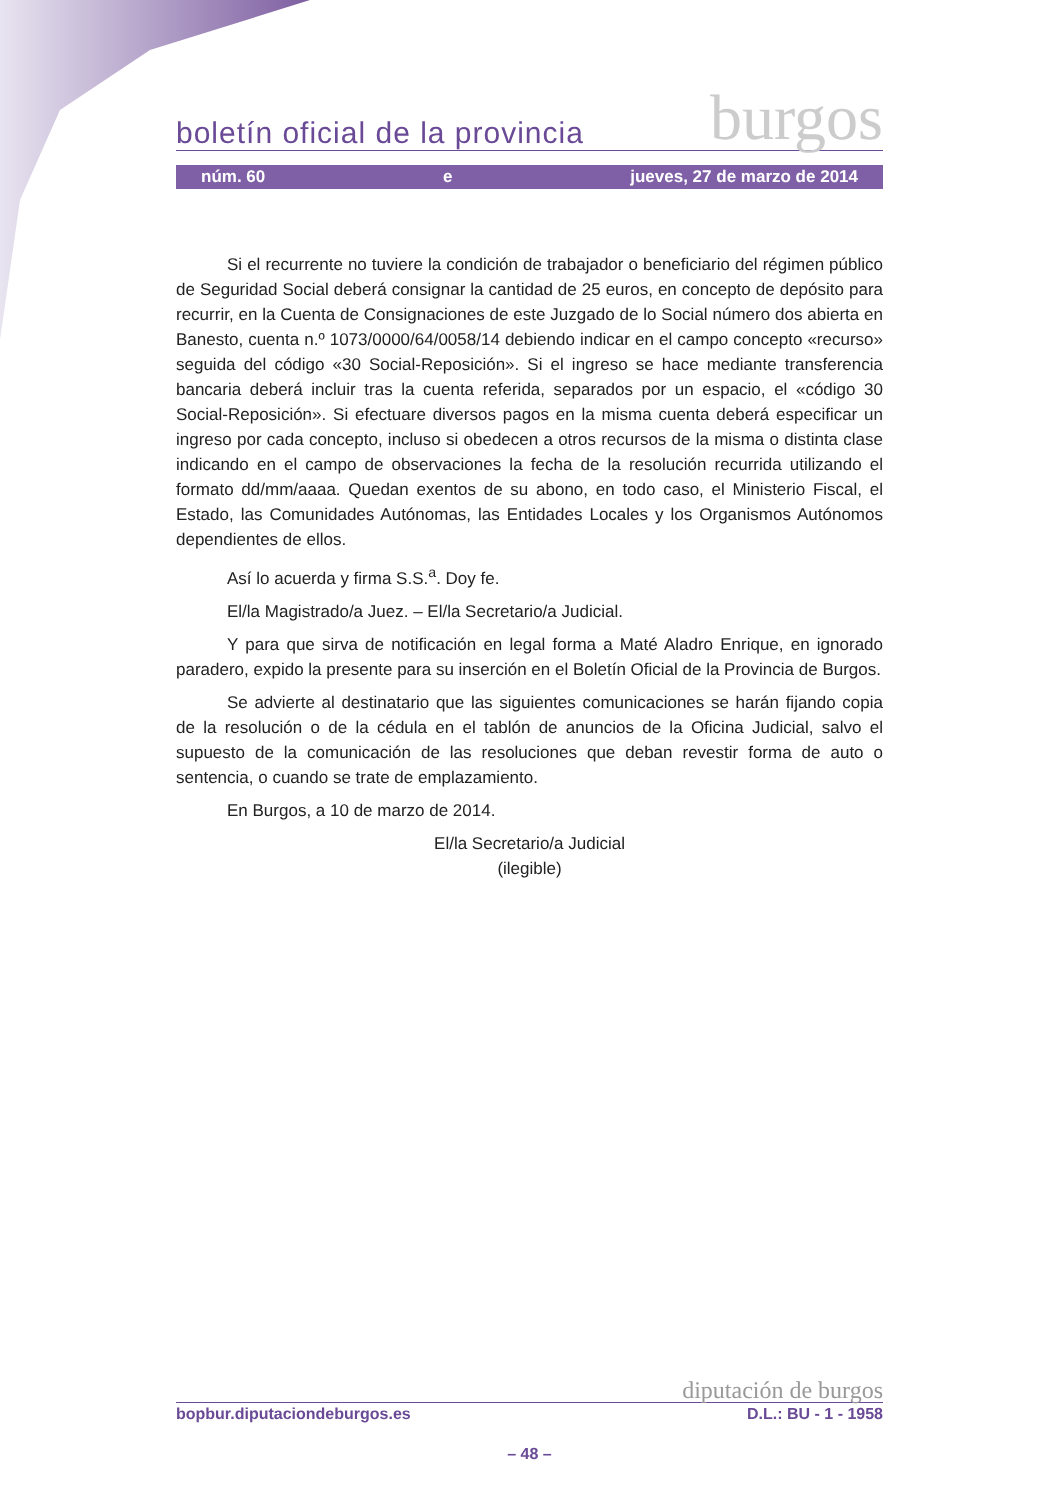boletín oficial de la provincia burgos
núm. 60 e jueves, 27 de marzo de 2014
Si el recurrente no tuviere la condición de trabajador o beneficiario del régimen público de Seguridad Social deberá consignar la cantidad de 25 euros, en concepto de depósito para recurrir, en la Cuenta de Consignaciones de este Juzgado de lo Social número dos abierta en Banesto, cuenta n.º 1073/0000/64/0058/14 debiendo indicar en el campo concepto «recurso» seguida del código «30 Social-Reposición». Si el ingreso se hace mediante transferencia bancaria deberá incluir tras la cuenta referida, separados por un espacio, el «código 30 Social-Reposición». Si efectuare diversos pagos en la misma cuenta deberá especificar un ingreso por cada concepto, incluso si obedecen a otros recursos de la misma o distinta clase indicando en el campo de observaciones la fecha de la resolución recurrida utilizando el formato dd/mm/aaaa. Quedan exentos de su abono, en todo caso, el Ministerio Fiscal, el Estado, las Comunidades Autónomas, las Entidades Locales y los Organismos Autónomos dependientes de ellos.
Así lo acuerda y firma S.S.<sup>a</sup>. Doy fe.
El/la Magistrado/a Juez. – El/la Secretario/a Judicial.
Y para que sirva de notificación en legal forma a Maté Aladro Enrique, en ignorado paradero, expido la presente para su inserción en el Boletín Oficial de la Provincia de Burgos.
Se advierte al destinatario que las siguientes comunicaciones se harán fijando copia de la resolución o de la cédula en el tablón de anuncios de la Oficina Judicial, salvo el supuesto de la comunicación de las resoluciones que deban revestir forma de auto o sentencia, o cuando se trate de emplazamiento.
En Burgos, a 10 de marzo de 2014.
El/la Secretario/a Judicial
(ilegible)
diputación de burgos
bopbur.diputaciondeburgos.es D.L.: BU - 1 - 1958
– 48 –